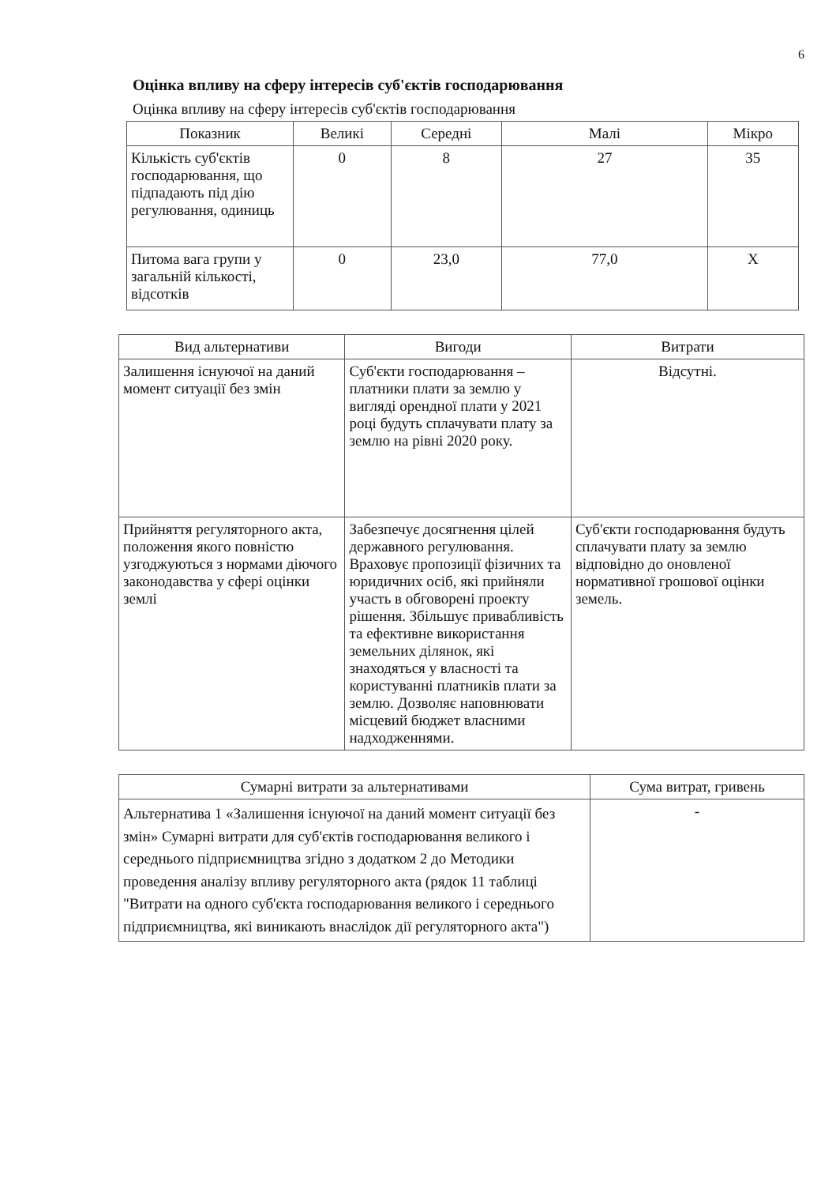6
Оцінка впливу на сферу інтересів суб'єктів господарювання
Оцінка впливу на сферу інтересів суб'єктів господарювання
| Показник | Великі | Середні | Малі | Мікро |
| --- | --- | --- | --- | --- |
| Кількість суб'єктів господарювання, що підпадають під дію регулювання, одиниць | 0 | 8 | 27 | 35 |
| Питома вага групи у загальній кількості, відсотків | 0 | 23,0 | 77,0 | X |
| Вид альтернативи | Вигоди | Витрати |
| --- | --- | --- |
| Залишення існуючої на даний момент ситуації без змін | Суб'єкти господарювання – платники плати за землю у вигляді орендної плати у 2021 році будуть сплачувати плату за землю на рівні 2020 року. | Відсутні. |
| Прийняття регуляторного акта, положення якого повністю узгоджуються з нормами діючого законодавства у сфері оцінки землі | Забезпечує досягнення цілей державного регулювання. Враховує пропозиції фізичних та юридичних осіб, які прийняли участь в обговорені проекту рішення. Збільшує привабливість та ефективне використання земельних ділянок, які знаходяться у власності та користуванні платників плати за землю. Дозволяє наповнювати місцевий бюджет власними надходженнями. | Суб'єкти господарювання будуть сплачувати плату за землю відповідно до оновленої нормативної грошової оцінки земель. |
| Сумарні витрати за альтернативами | Сума витрат, гривень |
| --- | --- |
| Альтернатива 1 «Залишення існуючої на даний момент ситуації без змін» Сумарні витрати для суб'єктів господарювання великого і середнього підприємництва згідно з додатком 2 до Методики проведення аналізу впливу регуляторного акта (рядок 11 таблиці "Витрати на одного суб'єкта господарювання великого і середнього підприємництва, які виникають внаслідок дії регуляторного акта") | - |